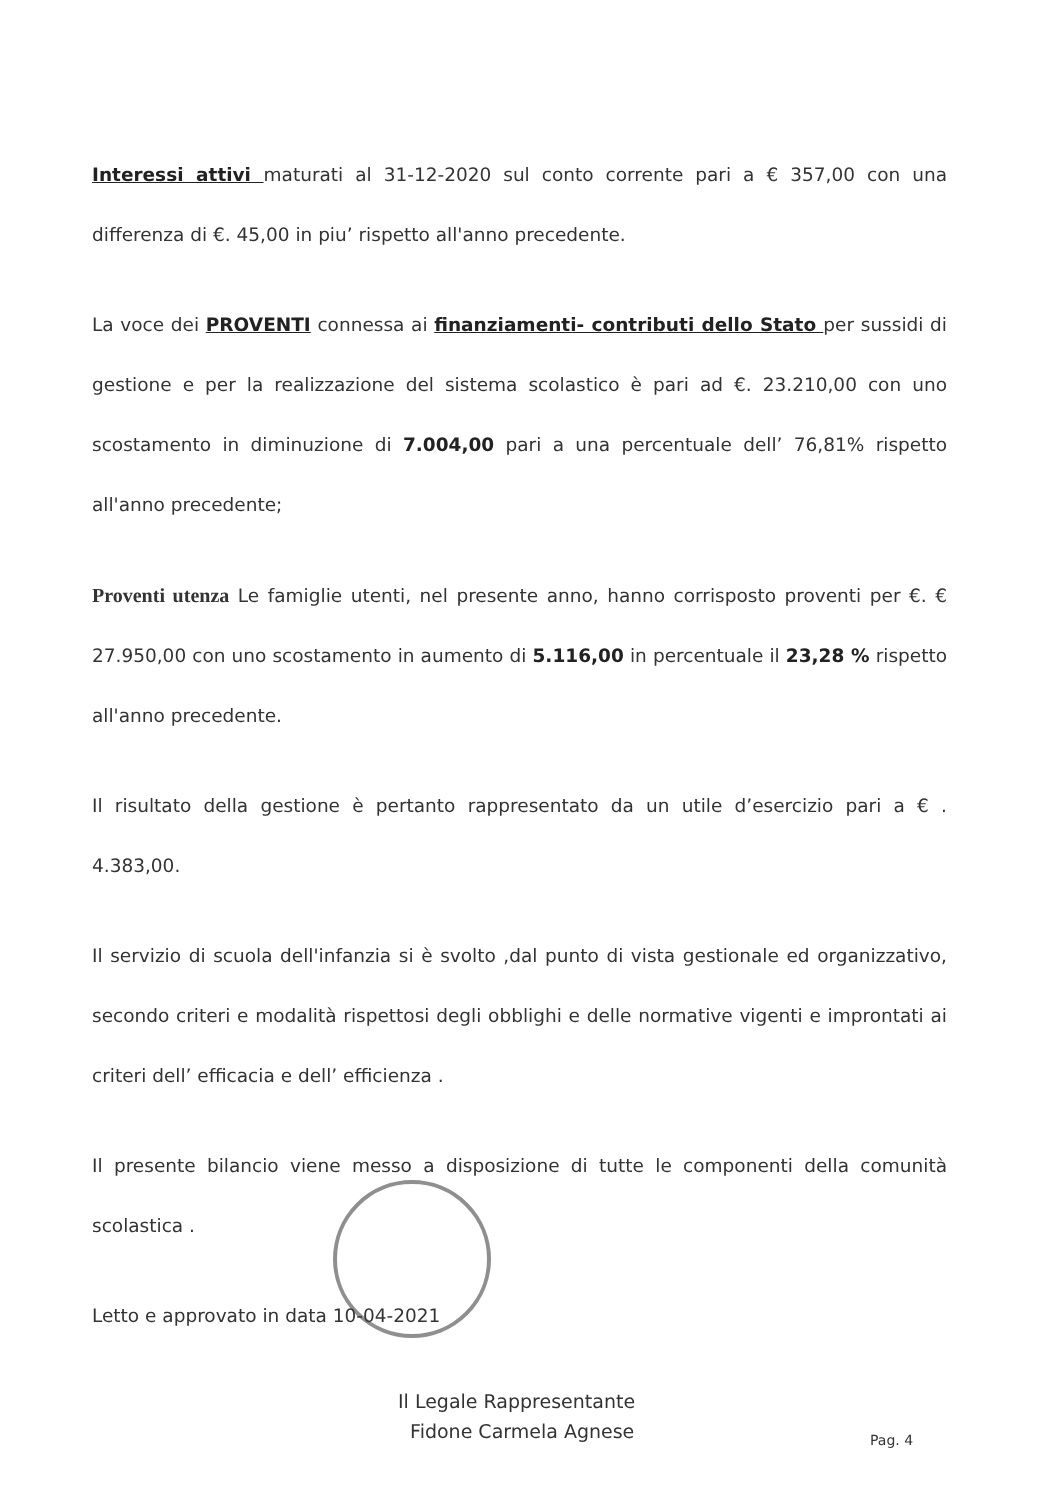Interessi attivi maturati al 31-12-2020 sul conto corrente pari a € 357,00 con una differenza di €. 45,00 in piu’ rispetto all'anno precedente.
La voce dei PROVENTI connessa ai finanziamenti- contributi dello Stato per sussidi di gestione e per la realizzazione del sistema scolastico è pari ad €. 23.210,00 con uno scostamento in diminuzione di 7.004,00 pari a una percentuale dell’ 76,81% rispetto all'anno precedente;
Proventi utenza Le famiglie utenti, nel presente anno, hanno corrisposto proventi per €. € 27.950,00 con uno scostamento in aumento di 5.116,00 in percentuale il 23,28 % rispetto all'anno precedente.
Il risultato della gestione è pertanto rappresentato da un utile d’esercizio pari a € . 4.383,00.
Il servizio di scuola dell'infanzia si è svolto ,dal punto di vista gestionale ed organizzativo, secondo criteri e modalità rispettosi degli obblighi e delle normative vigenti e improntati ai criteri dell’ efficacia e dell’ efficienza .
Il presente bilancio viene messo a disposizione di tutte le componenti della comunità scolastica .
Letto e approvato in data 10-04-2021
Il Legale Rappresentante
Fidone Carmela Agnese
Pag. 4